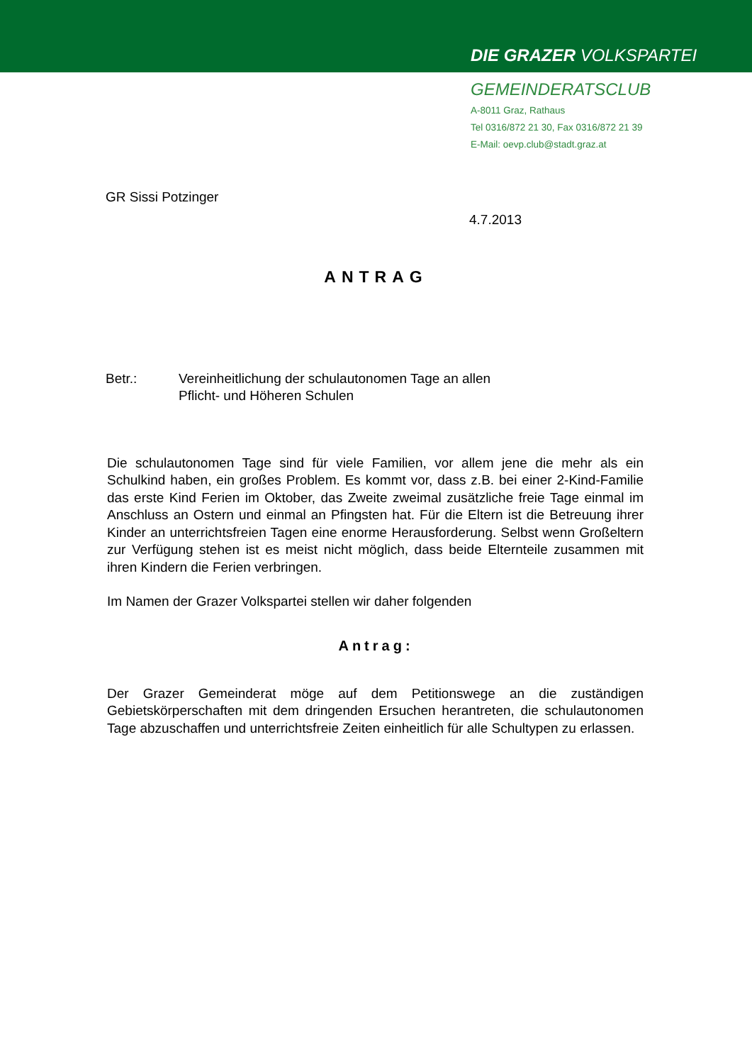DIE GRAZER VOLKSPARTEI
GEMEINDERATSCLUB
A-8011 Graz, Rathaus
Tel 0316/872 21 30, Fax 0316/872 21 39
E-Mail: oevp.club@stadt.graz.at
GR Sissi Potzinger
4.7.2013
ANTRAG
Betr.: Vereinheitlichung der schulautonomen Tage an allen
Pflicht- und Höheren Schulen
Die schulautonomen Tage sind für viele Familien, vor allem jene die mehr als ein Schulkind haben, ein großes Problem. Es kommt vor, dass z.B. bei einer 2-Kind-Familie das erste Kind Ferien im Oktober, das Zweite zweimal zusätzliche freie Tage einmal im Anschluss an Ostern und einmal an Pfingsten hat. Für die Eltern ist die Betreuung ihrer Kinder an unterrichtsfreien Tagen eine enorme Herausforderung. Selbst wenn Großeltern zur Verfügung stehen ist es meist nicht möglich, dass beide Elternteile zusammen mit ihren Kindern die Ferien verbringen.
Im Namen der Grazer Volkspartei stellen wir daher folgenden
Antrag:
Der Grazer Gemeinderat möge auf dem Petitionswege an die zuständigen Gebietskörperschaften mit dem dringenden Ersuchen herantreten, die schulautonomen Tage abzuschaffen und unterrichtsfreie Zeiten einheitlich für alle Schultypen zu erlassen.